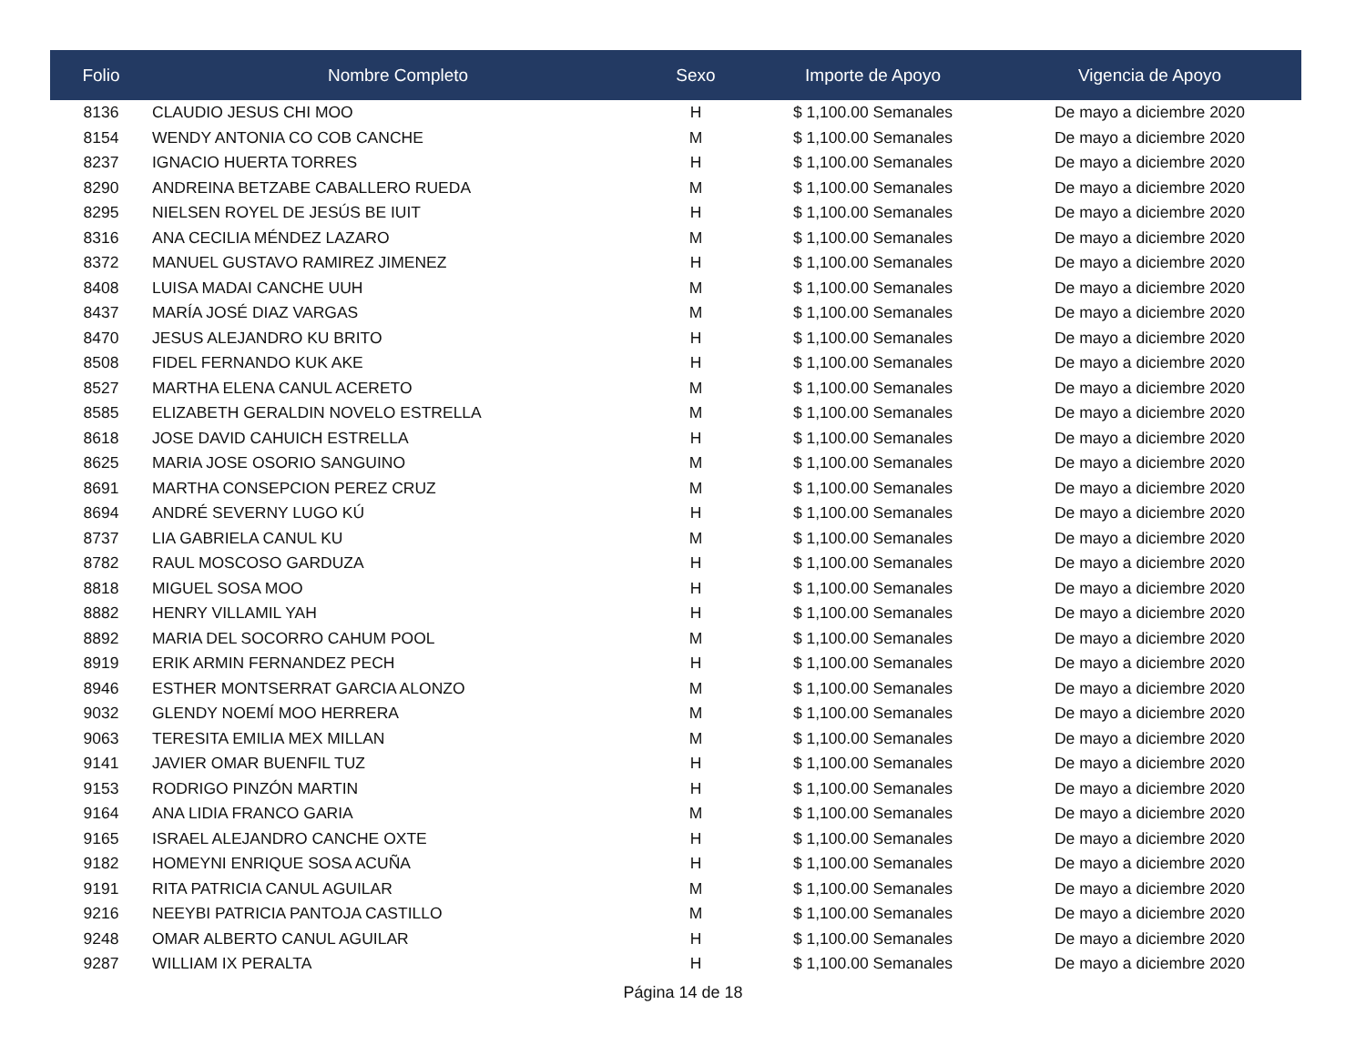| Folio | Nombre Completo | Sexo | Importe de Apoyo | Vigencia de Apoyo |
| --- | --- | --- | --- | --- |
| 8136 | CLAUDIO JESUS CHI MOO | H | $ 1,100.00 Semanales | De mayo a diciembre 2020 |
| 8154 | WENDY ANTONIA CO COB CANCHE | M | $ 1,100.00 Semanales | De mayo a diciembre 2020 |
| 8237 | IGNACIO HUERTA TORRES | H | $ 1,100.00 Semanales | De mayo a diciembre 2020 |
| 8290 | ANDREINA BETZABE CABALLERO RUEDA | M | $ 1,100.00 Semanales | De mayo a diciembre 2020 |
| 8295 | NIELSEN ROYEL DE JESÚS BE IUIT | H | $ 1,100.00 Semanales | De mayo a diciembre 2020 |
| 8316 | ANA CECILIA MÉNDEZ LAZARO | M | $ 1,100.00 Semanales | De mayo a diciembre 2020 |
| 8372 | MANUEL GUSTAVO RAMIREZ JIMENEZ | H | $ 1,100.00 Semanales | De mayo a diciembre 2020 |
| 8408 | LUISA MADAI CANCHE UUH | M | $ 1,100.00 Semanales | De mayo a diciembre 2020 |
| 8437 | MARÍA JOSÉ DIAZ VARGAS | M | $ 1,100.00 Semanales | De mayo a diciembre 2020 |
| 8470 | JESUS ALEJANDRO KU BRITO | H | $ 1,100.00 Semanales | De mayo a diciembre 2020 |
| 8508 | FIDEL FERNANDO KUK AKE | H | $ 1,100.00 Semanales | De mayo a diciembre 2020 |
| 8527 | MARTHA ELENA CANUL ACERETO | M | $ 1,100.00 Semanales | De mayo a diciembre 2020 |
| 8585 | ELIZABETH GERALDIN NOVELO ESTRELLA | M | $ 1,100.00 Semanales | De mayo a diciembre 2020 |
| 8618 | JOSE DAVID CAHUICH ESTRELLA | H | $ 1,100.00 Semanales | De mayo a diciembre 2020 |
| 8625 | MARIA JOSE OSORIO SANGUINO | M | $ 1,100.00 Semanales | De mayo a diciembre 2020 |
| 8691 | MARTHA CONSEPCION PEREZ CRUZ | M | $ 1,100.00 Semanales | De mayo a diciembre 2020 |
| 8694 | ANDRÉ SEVERNY LUGO KÚ | H | $ 1,100.00 Semanales | De mayo a diciembre 2020 |
| 8737 | LIA GABRIELA CANUL KU | M | $ 1,100.00 Semanales | De mayo a diciembre 2020 |
| 8782 | RAUL MOSCOSO GARDUZA | H | $ 1,100.00 Semanales | De mayo a diciembre 2020 |
| 8818 | MIGUEL SOSA MOO | H | $ 1,100.00 Semanales | De mayo a diciembre 2020 |
| 8882 | HENRY VILLAMIL YAH | H | $ 1,100.00 Semanales | De mayo a diciembre 2020 |
| 8892 | MARIA DEL SOCORRO CAHUM POOL | M | $ 1,100.00 Semanales | De mayo a diciembre 2020 |
| 8919 | ERIK ARMIN FERNANDEZ PECH | H | $ 1,100.00 Semanales | De mayo a diciembre 2020 |
| 8946 | ESTHER MONTSERRAT GARCIA ALONZO | M | $ 1,100.00 Semanales | De mayo a diciembre 2020 |
| 9032 | GLENDY NOEMÍ MOO HERRERA | M | $ 1,100.00 Semanales | De mayo a diciembre 2020 |
| 9063 | TERESITA EMILIA MEX MILLAN | M | $ 1,100.00 Semanales | De mayo a diciembre 2020 |
| 9141 | JAVIER OMAR BUENFIL TUZ | H | $ 1,100.00 Semanales | De mayo a diciembre 2020 |
| 9153 | RODRIGO PINZÓN MARTIN | H | $ 1,100.00 Semanales | De mayo a diciembre 2020 |
| 9164 | ANA LIDIA FRANCO GARIA | M | $ 1,100.00 Semanales | De mayo a diciembre 2020 |
| 9165 | ISRAEL ALEJANDRO CANCHE OXTE | H | $ 1,100.00 Semanales | De mayo a diciembre 2020 |
| 9182 | HOMEYNI ENRIQUE SOSA ACUÑA | H | $ 1,100.00 Semanales | De mayo a diciembre 2020 |
| 9191 | RITA PATRICIA CANUL AGUILAR | M | $ 1,100.00 Semanales | De mayo a diciembre 2020 |
| 9216 | NEEYBI PATRICIA PANTOJA CASTILLO | M | $ 1,100.00 Semanales | De mayo a diciembre 2020 |
| 9248 | OMAR ALBERTO CANUL AGUILAR | H | $ 1,100.00 Semanales | De mayo a diciembre 2020 |
| 9287 | WILLIAM IX PERALTA | H | $ 1,100.00 Semanales | De mayo a diciembre 2020 |
Página 14 de 18